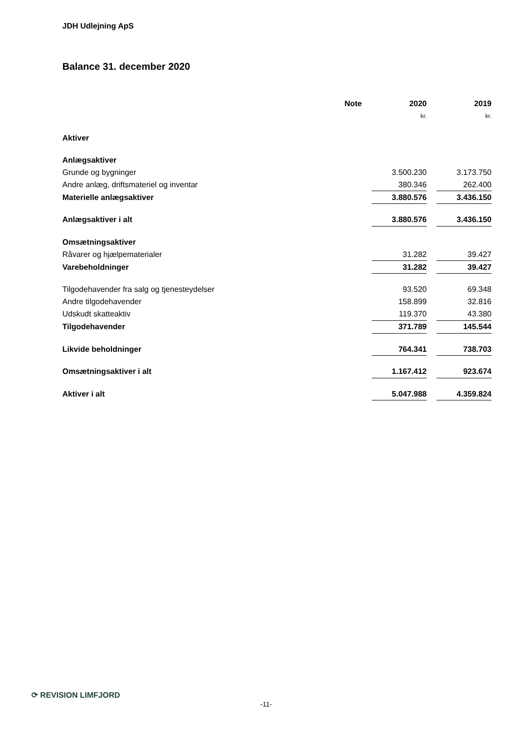JDH Udlejning ApS
Balance 31. december 2020
| | Note | | 2020 | | 2019 |
| | | | kr. | | kr. |
| Aktiver | | | | | |
| Anlægsaktiver | | | | | |
| Grunde og bygninger | | | 3.500.230 | | 3.173.750 |
| Andre anlæg, driftsmateriel og inventar | | | 380.346 | | 262.400 |
| Materielle anlægsaktiver | | | 3.880.576 | | 3.436.150 |
| Anlægsaktiver i alt | | | 3.880.576 | | 3.436.150 |
| Omsætningsaktiver | | | | | |
| Råvarer og hjælpematerialer | | | 31.282 | | 39.427 |
| Varebeholdninger | | | 31.282 | | 39.427 |
| Tilgodehavender fra salg og tjenesteydelser | | | 93.520 | | 69.348 |
| Andre tilgodehavender | | | 158.899 | | 32.816 |
| Udskudt skatteaktiv | | | 119.370 | | 43.380 |
| Tilgodehavender | | | 371.789 | | 145.544 |
| Likvide beholdninger | | | 764.341 | | 738.703 |
| Omsætningsaktiver i alt | | | 1.167.412 | | 923.674 |
| Aktiver i alt | | | 5.047.988 | | 4.359.824 |
⟳ REVISION LIMFJORD
-11-